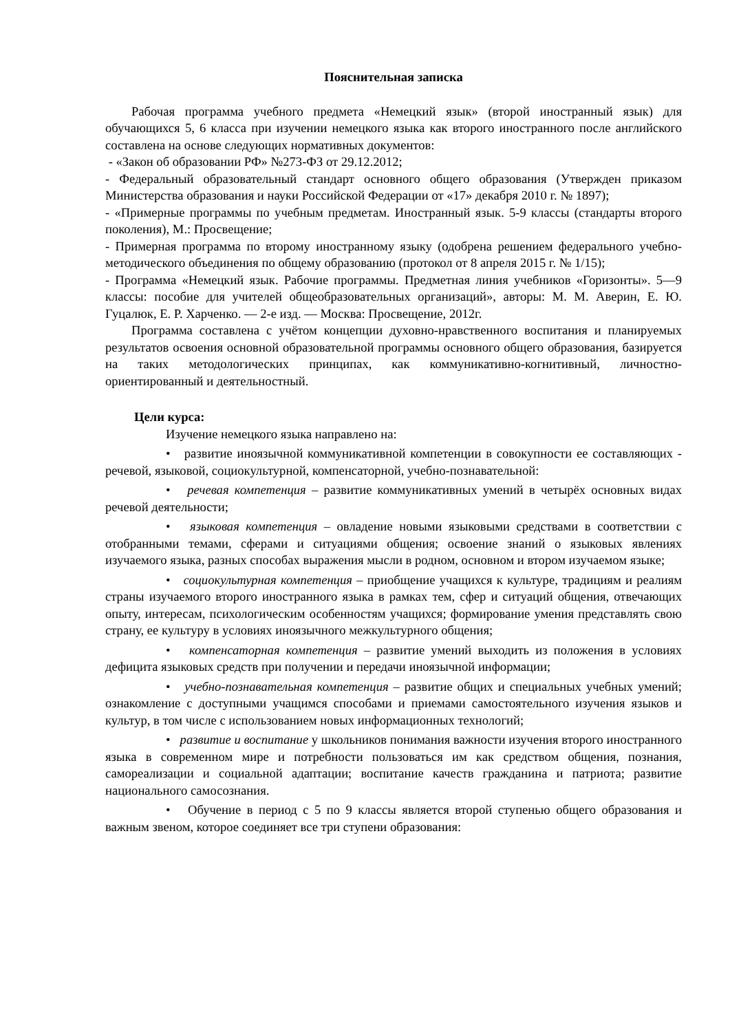Пояснительная записка
Рабочая программа учебного предмета «Немецкий язык» (второй иностранный язык) для обучающихся 5, 6 класса при изучении немецкого языка как второго иностранного после английского составлена на основе следующих нормативных документов:
- «Закон об образовании РФ» №273-ФЗ от 29.12.2012;
- Федеральный образовательный стандарт основного общего образования (Утвержден приказом Министерства образования и науки Российской Федерации от «17» декабря 2010 г. № 1897);
- «Примерные программы по учебным предметам. Иностранный язык. 5-9 классы (стандарты второго поколения), М.: Просвещение;
- Примерная программа по второму иностранному языку (одобрена решением федерального учебно-методического объединения по общему образованию (протокол от 8 апреля 2015 г. № 1/15);
- Программа «Немецкий язык. Рабочие программы. Предметная линия учебников «Горизонты». 5—9 классы: пособие для учителей общеобразовательных организаций», авторы: М. М. Аверин, Е. Ю. Гуцалюк, Е. Р. Харченко. — 2-е изд. — Москва: Просвещение, 2012г.
Программа составлена с учётом концепции духовно-нравственного воспитания и планируемых результатов освоения основной образовательной программы основного общего образования, базируется на таких методологических принципах, как коммуникативно-когнитивный, личностно- ориентированный и деятельностный.
Цели курса:
Изучение немецкого языка направлено на:
• развитие иноязычной коммуникативной компетенции в совокупности ее составляющих - речевой, языковой, социокультурной, компенсаторной, учебно-познавательной:
• речевая компетенция – развитие коммуникативных умений в четырёх основных видах речевой деятельности;
• языковая компетенция – овладение новыми языковыми средствами в соответствии с отобранными темами, сферами и ситуациями общения; освоение знаний о языковых явлениях изучаемого языка, разных способах выражения мысли в родном, основном и втором изучаемом языке;
• социокультурная компетенция – приобщение учащихся к культуре, традициям и реалиям страны изучаемого второго иностранного языка в рамках тем, сфер и ситуаций общения, отвечающих опыту, интересам, психологическим особенностям учащихся; формирование умения представлять свою страну, ее культуру в условиях иноязычного межкультурного общения;
• компенсаторная компетенция – развитие умений выходить из положения в условиях дефицита языковых средств при получении и передачи иноязычной информации;
• учебно-познавательная компетенция – развитие общих и специальных учебных умений; ознакомление с доступными учащимся способами и приемами самостоятельного изучения языков и культур, в том числе с использованием новых информационных технологий;
• развитие и воспитание у школьников понимания важности изучения второго иностранного языка в современном мире и потребности пользоваться им как средством общения, познания, самореализации и социальной адаптации; воспитание качеств гражданина и патриота; развитие национального самосознания.
• Обучение в период с 5 по 9 классы является второй ступенью общего образования и важным звеном, которое соединяет все три ступени образования: